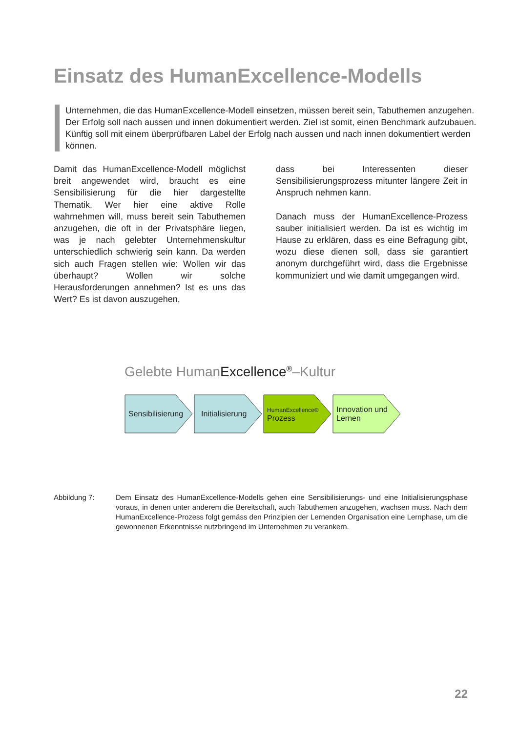Einsatz des HumanExcellence-Modells
Unternehmen, die das HumanExcellence-Modell einsetzen, müssen bereit sein, Tabuthemen anzugehen. Der Erfolg soll nach aussen und innen dokumentiert werden. Ziel ist somit, einen Benchmark aufzubauen. Künftig soll mit einem überprüfbaren Label der Erfolg nach aussen und nach innen dokumentiert werden können.
Damit das HumanExcellence-Modell möglichst breit angewendet wird, braucht es eine Sensibilisierung für die hier dargestellte Thematik. Wer hier eine aktive Rolle wahrnehmen will, muss bereit sein Tabuthemen anzugehen, die oft in der Privatsphäre liegen, was je nach gelebter Unternehmenskultur unterschiedlich schwierig sein kann. Da werden sich auch Fragen stellen wie: Wollen wir das überhaupt? Wollen wir solche Herausforderungen annehmen? Ist es uns das Wert? Es ist davon auszugehen,
dass bei Interessenten dieser Sensibilisierungsprozess mitunter längere Zeit in Anspruch nehmen kann.
Danach muss der HumanExcellence-Prozess sauber initialisiert werden. Da ist es wichtig im Hause zu erklären, dass es eine Befragung gibt, wozu diese dienen soll, dass sie garantiert anonym durchgeführt wird, dass die Ergebnisse kommuniziert und wie damit umgegangen wird.
Gelebte HumanExcellence<sup>®</sup>–Kultur
Sensibilisierung
Initialisierung
HumanExcellence®
Prozess
Innovation und
Lernen
Abbildung 7: Dem Einsatz des HumanExcellence-Modells gehen eine Sensibilisierungs- und eine Initialisierungsphase voraus, in denen unter anderem die Bereitschaft, auch Tabuthemen anzugehen, wachsen muss. Nach dem HumanExcellence-Prozess folgt gemäss den Prinzipien der Lernenden Organisation eine Lernphase, um die gewonnenen Erkenntnisse nutzbringend im Unternehmen zu verankern.
22